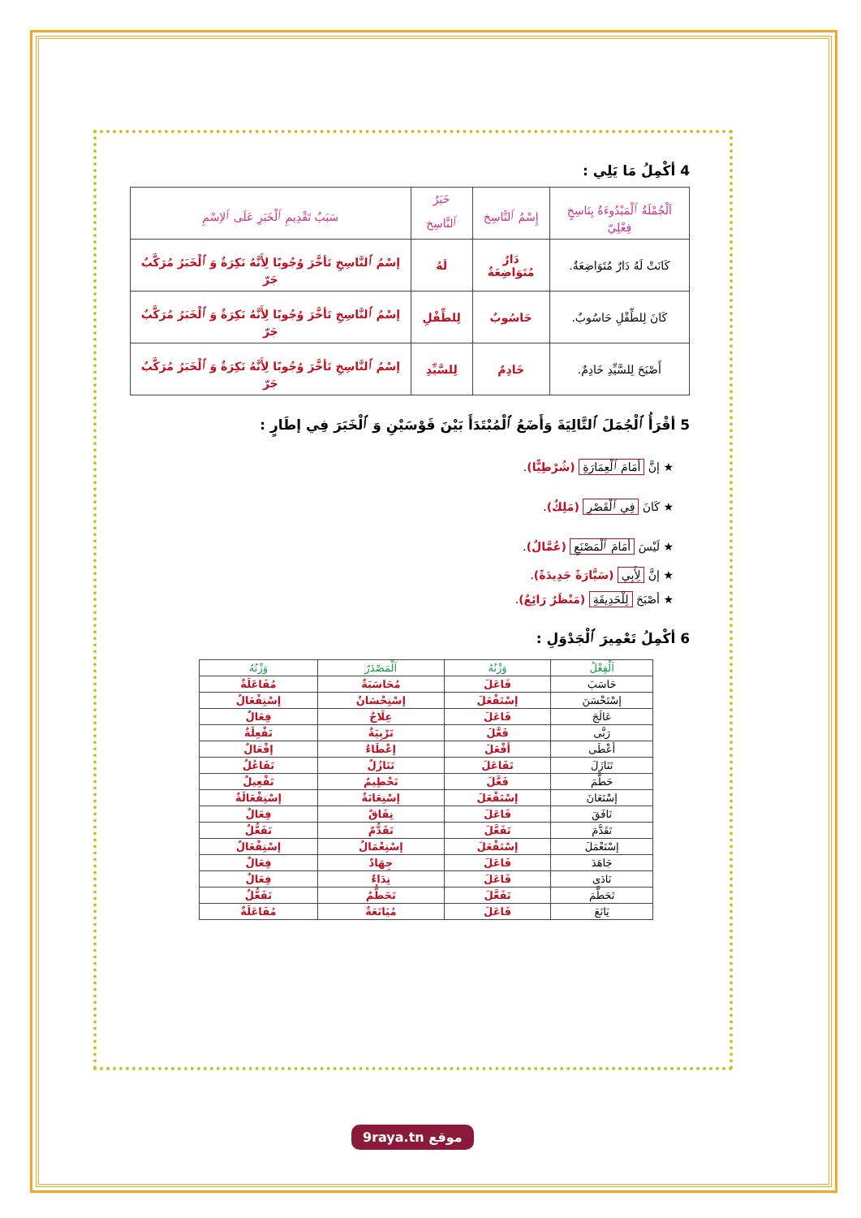4 أكْمِلُ مَا يَلِي :
| اَلْجُمْلَةُ ٱلْمَبْدُوءَةُ بِنَاسِخٍ فِعْلِيّ | إِسْمُ ٱلنَّاسِخ | خَبَرُ ٱلنَّاسِخ | سَبَبُ تَقْدِيمِ ٱلْخَبَرِ عَلَى ٱلاِسْمِ |
| --- | --- | --- | --- |
| كَانَتْ لَهُ دَارٌ مُتَوَاضِعَةٌ. | دَارٌ مُتَوَاضِعَةٌ | لَهُ | إسْمُ ٱلنَّاسِخِ تَأخَّرَ وُجُوبًا لِأَنَّهُ نَكِرَةٌ وَ ٱلْخَبَرُ مُرَكَّبٌ جَرّ |
| كَانَ لِلطِّفْلِ حَاسُوبٌ. | حَاسُوبٌ | لِلطِّفْلِ | إسْمُ ٱلنَّاسِخِ تَأخَّرَ وُجُوبًا لِأَنَّهُ نَكِرَةٌ وَ ٱلْخَبَرُ مُرَكَّبٌ جَرّ |
| أَصْبَحَ لِلسَّيِّدِ خَادِمٌ. | خَادِمٌ | لِلسَّيِّدِ | إسْمُ ٱلنَّاسِخِ تَأخَّرَ وُجُوبًا لِأَنَّهُ نَكِرَةٌ وَ ٱلْخَبَرُ مُرَكَّبٌ جَرّ |
5 أقْرَأُ ٱلْجُمَلَ ٱلتَّالِيَةَ وَأَضَعُ ٱلْمُبْتَدَأَ بَيْنَ قَوْسَيْنِ وَ ٱلْخَبَرَ فِي إطَارٍ :
★ إنَّ أمَامَ ٱلْعِمَارَةِ (شُرْطِيًّا).
★ كَانَ فِي ٱلْقَصْرِ (مَلِكٌ).
★ لَيْسَ أمَامَ ٱلْمَصْنَعِ (عُمَّالٌ).
★ إنَّ لِأَبِي (سَيَّارَةً جَدِيدَةً).
★ أصْبَحَ لِلْحَدِيقَةِ (مَنْظَرٌ رَائِعٌ).
6 أكْمِلُ تَعْمِيرَ ٱلْجَدْوَلِ :
| اَلْفِعْلُ | وَزْنُهُ | اَلْمَصْدَرُ | وَزْنُهُ |
| --- | --- | --- | --- |
| حَاسَبَ | فَاعَلَ | مُحَاسَبَةٌ | مُفَاعَلَةٌ |
| إسْتَحْسَنَ | إسْتَفْعَلَ | إسْتِحْسَانٌ | إسْتِفْعَالٌ |
| عَالَجَ | فَاعَلَ | عِلَاجٌ | فِعَالٌ |
| رَبَّى | فَعَّلَ | تَرْبِيَةٌ | تَفْعِلَةٌ |
| أعْطَى | أفْعَلَ | إعْطَاءٌ | إفْعَالٌ |
| تَنَازَلَ | تَفَاعَلَ | تَنَازُلٌ | تَفَاعُلٌ |
| حَطَّمَ | فَعَّلَ | تَحْطِيمٌ | تَفْعِيلٌ |
| إسْتَعَانَ | إسْتَفْعَلَ | إسْتِعَانَةٌ | إسْتِفْعَالَةٌ |
| نَافَقَ | فَاعَلَ | نِفَاقٌ | فِعَالٌ |
| تَقَدَّمَ | تَفَعَّلَ | تَقَدُّمٌ | تَفَعُّلٌ |
| إسْتَعْمَلَ | إسْتَفْعَلَ | إسْتِعْمَالٌ | إسْتِفْعَالٌ |
| جَاهَدَ | فَاعَلَ | جِهَادٌ | فِعَالٌ |
| نَادَى | فَاعَلَ | نِدَاءٌ | فِعَالٌ |
| تَحَطَّمَ | تَفَعَّلَ | تَحَطُّمٌ | تَفَعُّلٌ |
| يَانَعَ | فَاعَلَ | مُيَانَعَةٌ | مُفَاعَلَةٌ |
9raya.tn موقع